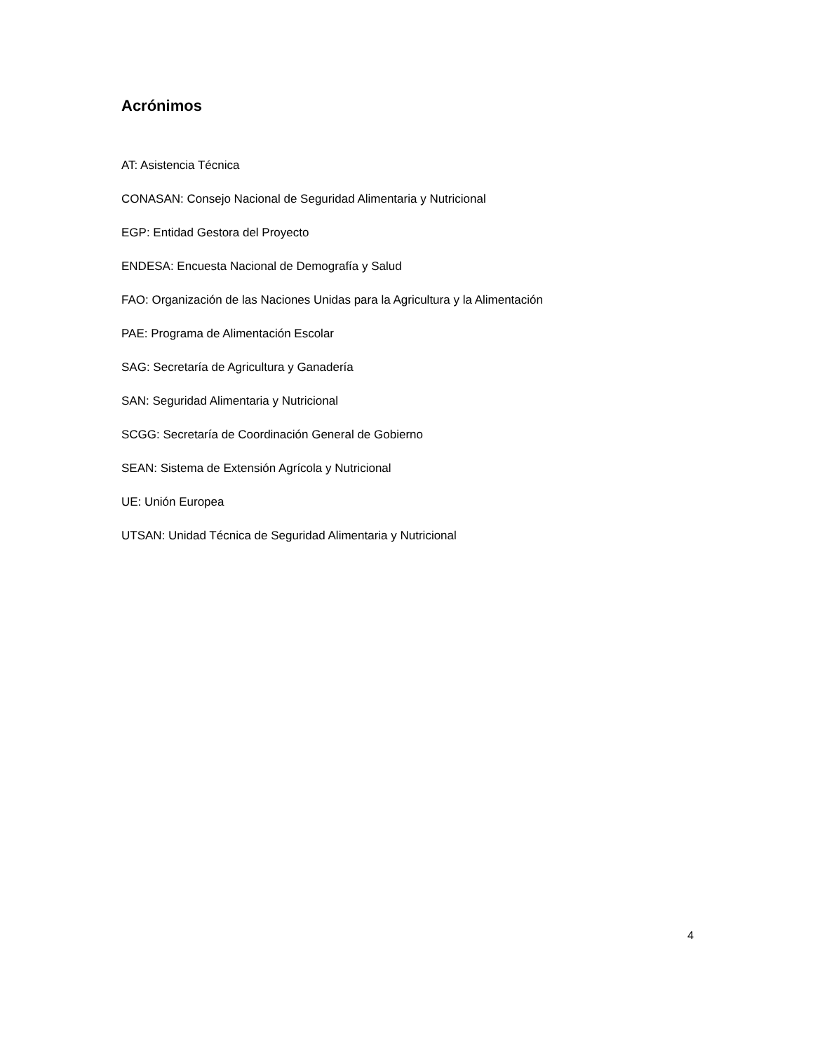Acrónimos
AT: Asistencia Técnica
CONASAN: Consejo Nacional de Seguridad Alimentaria y Nutricional
EGP: Entidad Gestora del Proyecto
ENDESA: Encuesta Nacional de Demografía y Salud
FAO: Organización de las Naciones Unidas para la Agricultura y la Alimentación
PAE: Programa de Alimentación Escolar
SAG: Secretaría de Agricultura y Ganadería
SAN: Seguridad Alimentaria y Nutricional
SCGG: Secretaría de Coordinación General de Gobierno
SEAN: Sistema de Extensión Agrícola y Nutricional
UE: Unión Europea
UTSAN: Unidad Técnica de Seguridad Alimentaria y Nutricional
4